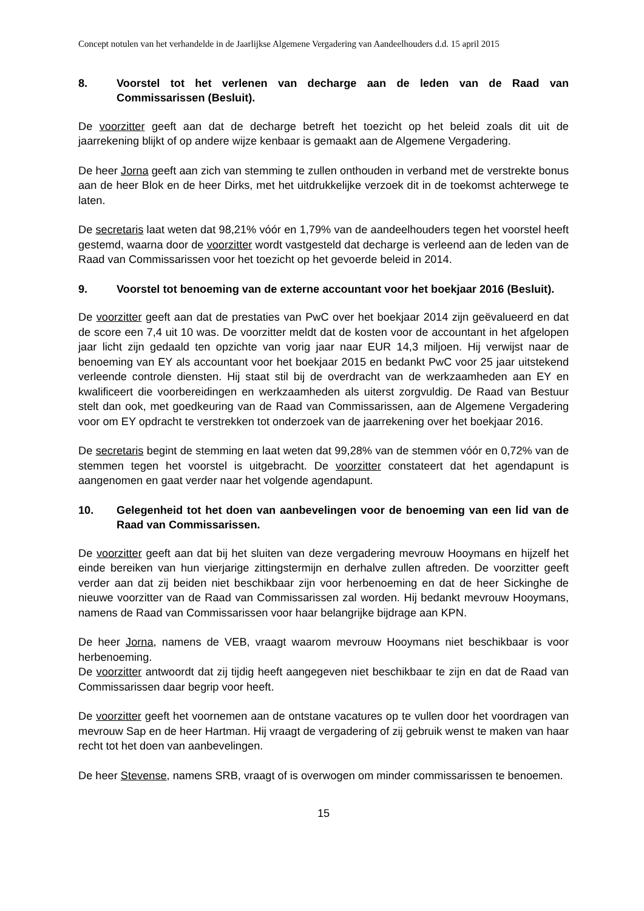Concept notulen van het verhandelde in de Jaarlijkse Algemene Vergadering van Aandeelhouders d.d. 15 april 2015
8. Voorstel tot het verlenen van decharge aan de leden van de Raad van Commissarissen (Besluit).
De voorzitter geeft aan dat de decharge betreft het toezicht op het beleid zoals dit uit de jaarrekening blijkt of op andere wijze kenbaar is gemaakt aan de Algemene Vergadering.
De heer Jorna geeft aan zich van stemming te zullen onthouden in verband met de verstrekte bonus aan de heer Blok en de heer Dirks, met het uitdrukkelijke verzoek dit in de toekomst achterwege te laten.
De secretaris laat weten dat 98,21% vóór en 1,79% van de aandeelhouders tegen het voorstel heeft gestemd, waarna door de voorzitter wordt vastgesteld dat decharge is verleend aan de leden van de Raad van Commissarissen voor het toezicht op het gevoerde beleid in 2014.
9. Voorstel tot benoeming van de externe accountant voor het boekjaar 2016 (Besluit).
De voorzitter geeft aan dat de prestaties van PwC over het boekjaar 2014 zijn geëvalueerd en dat de score een 7,4 uit 10 was. De voorzitter meldt dat de kosten voor de accountant in het afgelopen jaar licht zijn gedaald ten opzichte van vorig jaar naar EUR 14,3 miljoen. Hij verwijst naar de benoeming van EY als accountant voor het boekjaar 2015 en bedankt PwC voor 25 jaar uitstekend verleende controle diensten. Hij staat stil bij de overdracht van de werkzaamheden aan EY en kwalificeert die voorbereidingen en werkzaamheden als uiterst zorgvuldig. De Raad van Bestuur stelt dan ook, met goedkeuring van de Raad van Commissarissen, aan de Algemene Vergadering voor om EY opdracht te verstrekken tot onderzoek van de jaarrekening over het boekjaar 2016.
De secretaris begint de stemming en laat weten dat 99,28% van de stemmen vóór en 0,72% van de stemmen tegen het voorstel is uitgebracht. De voorzitter constateert dat het agendapunt is aangenomen en gaat verder naar het volgende agendapunt.
10. Gelegenheid tot het doen van aanbevelingen voor de benoeming van een lid van de Raad van Commissarissen.
De voorzitter geeft aan dat bij het sluiten van deze vergadering mevrouw Hooymans en hijzelf het einde bereiken van hun vierjarige zittingstermijn en derhalve zullen aftreden. De voorzitter geeft verder aan dat zij beiden niet beschikbaar zijn voor herbenoeming en dat de heer Sickinghe de nieuwe voorzitter van de Raad van Commissarissen zal worden. Hij bedankt mevrouw Hooymans, namens de Raad van Commissarissen voor haar belangrijke bijdrage aan KPN.
De heer Jorna, namens de VEB, vraagt waarom mevrouw Hooymans niet beschikbaar is voor herbenoeming.
De voorzitter antwoordt dat zij tijdig heeft aangegeven niet beschikbaar te zijn en dat de Raad van Commissarissen daar begrip voor heeft.
De voorzitter geeft het voornemen aan de ontstane vacatures op te vullen door het voordragen van mevrouw Sap en de heer Hartman. Hij vraagt de vergadering of zij gebruik wenst te maken van haar recht tot het doen van aanbevelingen.
De heer Stevense, namens SRB, vraagt of is overwogen om minder commissarissen te benoemen.
15